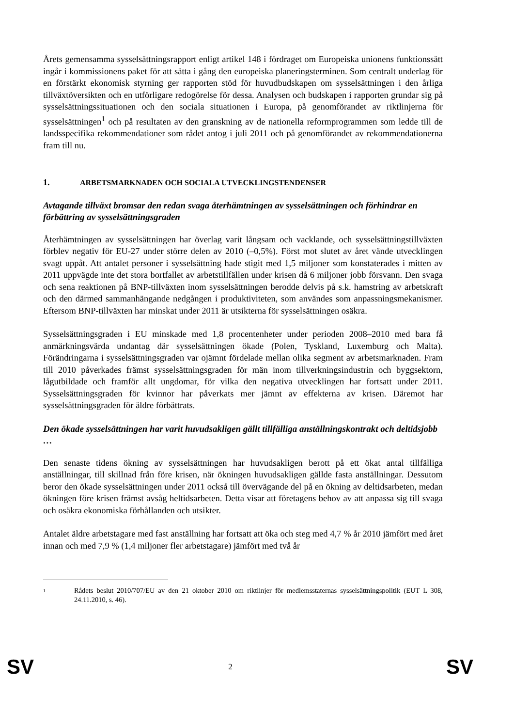Årets gemensamma sysselsättningsrapport enligt artikel 148 i fördraget om Europeiska unionens funktionssätt ingår i kommissionens paket för att sätta i gång den europeiska planeringsterminen. Som centralt underlag för en förstärkt ekonomisk styrning ger rapporten stöd för huvudbudskapen om sysselsättningen i den årliga tillväxtöversikten och en utförligare redogörelse för dessa. Analysen och budskapen i rapporten grundar sig på sysselsättningssituationen och den sociala situationen i Europa, på genomförandet av riktlinjerna för sysselsättningen<sup>1</sup> och på resultaten av den granskning av de nationella reformprogrammen som ledde till de landsspecifika rekommendationer som rådet antog i juli 2011 och på genomförandet av rekommendationerna fram till nu.
1. ARBETSMARKNADEN OCH SOCIALA UTVECKLINGSTENDENSER
Avtagande tillväxt bromsar den redan svaga återhämtningen av sysselsättningen och förhindrar en förbättring av sysselsättningsgraden
Återhämtningen av sysselsättningen har överlag varit långsam och vacklande, och sysselsättningstillväxten förblev negativ för EU-27 under större delen av 2010 (–0,5%). Först mot slutet av året vände utvecklingen svagt uppåt. Att antalet personer i sysselsättning hade stigit med 1,5 miljoner som konstaterades i mitten av 2011 uppvägde inte det stora bortfallet av arbetstillfällen under krisen då 6 miljoner jobb försvann. Den svaga och sena reaktionen på BNP-tillväxten inom sysselsättningen berodde delvis på s.k. hamstring av arbetskraft och den därmed sammanhängande nedgången i produktiviteten, som användes som anpassningsmekanismer. Eftersom BNP-tillväxten har minskat under 2011 är utsikterna för sysselsättningen osäkra.
Sysselsättningsgraden i EU minskade med 1,8 procentenheter under perioden 2008–2010 med bara få anmärkningsvärda undantag där sysselsättningen ökade (Polen, Tyskland, Luxemburg och Malta). Förändringarna i sysselsättningsgraden var ojämnt fördelade mellan olika segment av arbetsmarknaden. Fram till 2010 påverkades främst sysselsättningsgraden för män inom tillverkningsindustrin och byggsektorn, lågutbildade och framför allt ungdomar, för vilka den negativa utvecklingen har fortsatt under 2011. Sysselsättningsgraden för kvinnor har påverkats mer jämnt av effekterna av krisen. Däremot har sysselsättningsgraden för äldre förbättrats.
Den ökade sysselsättningen har varit huvudsakligen gällt tillfälliga anställningskontrakt och deltidsjobb …
Den senaste tidens ökning av sysselsättningen har huvudsakligen berott på ett ökat antal tillfälliga anställningar, till skillnad från före krisen, när ökningen huvudsakligen gällde fasta anställningar. Dessutom beror den ökade sysselsättningen under 2011 också till övervägande del på en ökning av deltidsarbeten, medan ökningen före krisen främst avsåg heltidsarbeten. Detta visar att företagens behov av att anpassa sig till svaga och osäkra ekonomiska förhållanden och utsikter.
Antalet äldre arbetstagare med fast anställning har fortsatt att öka och steg med 4,7 % år 2010 jämfört med året innan och med 7,9 % (1,4 miljoner fler arbetstagare) jämfört med två år
1
Rådets beslut 2010/707/EU av den 21 oktober 2010 om riktlinjer för medlemsstaternas sysselsättningspolitik (EUT L 308, 24.11.2010, s. 46).
SV 2 SV